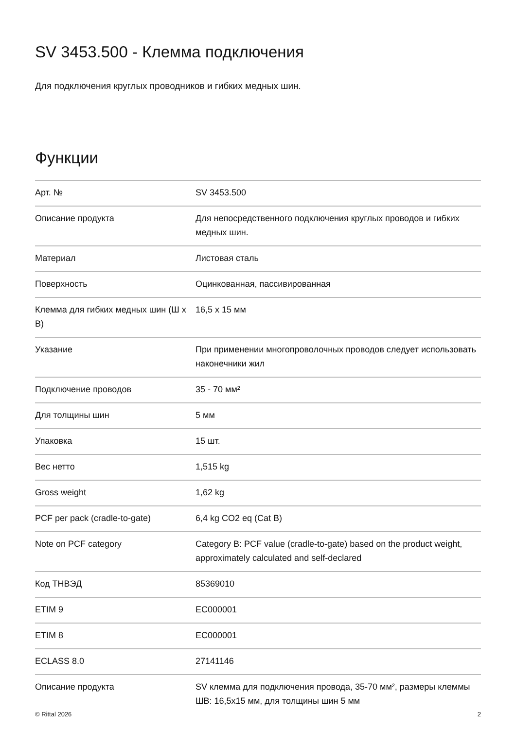SV 3453.500 - Клемма подключения
Для подключения круглых проводников и гибких медных шин.
Функции
| Арт. № | SV 3453.500 |
| Описание продукта | Для непосредственного подключения круглых проводов и гибких медных шин. |
| Материал | Листовая сталь |
| Поверхность | Оцинкованная, пассивированная |
| Клемма для гибких медных шин (Ш x В) | 16,5 x 15 мм |
| Указание | При применении многопроволочных проводов следует использовать наконечники жил |
| Подключение проводов | 35 - 70 мм² |
| Для толщины шин | 5 мм |
| Упаковка | 15 шт. |
| Вес нетто | 1,515 kg |
| Gross weight | 1,62 kg |
| PCF per pack (cradle-to-gate) | 6,4 kg CO2 eq (Cat B) |
| Note on PCF category | Category B: PCF value (cradle-to-gate) based on the product weight, approximately calculated and self-declared |
| Код ТНВЭД | 85369010 |
| ETIM 9 | EC000001 |
| ETIM 8 | EC000001 |
| ECLASS 8.0 | 27141146 |
| Описание продукта | SV клемма для подключения провода, 35-70 мм², размеры клеммы ШВ: 16,5x15 мм, для толщины шин 5 мм |
© Rittal 2026 2